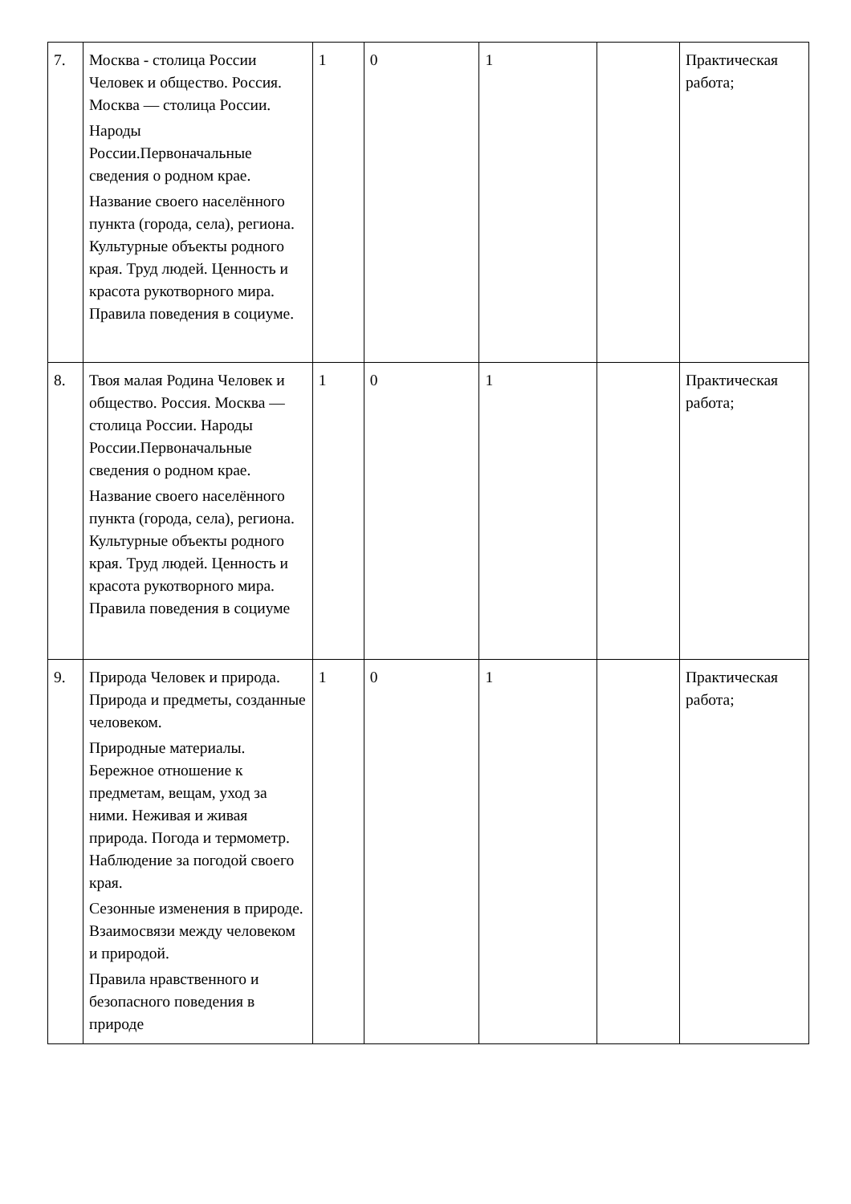| 7. | Москва - столица России Человек и общество. Россия. Москва — столица России. Народы России.Первоначальные сведения о родном крае. Название своего населённого пункта (города, села), региона. Культурные объекты родного края. Труд людей. Ценность и красота рукотворного мира. Правила поведения в социуме. | 1 | 0 | 1 | | Практическая работа; |
| 8. | Твоя малая Родина Человек и общество. Россия. Москва — столица России. Народы России.Первоначальные сведения о родном крае. Название своего населённого пункта (города, села), региона. Культурные объекты родного края. Труд людей. Ценность и красота рукотворного мира. Правила поведения в социуме | 1 | 0 | 1 | | Практическая работа; |
| 9. | Природа Человек и природа. Природа и предметы, созданные человеком. Природные материалы. Бережное отношение к предметам, вещам, уход за ними. Неживая и живая природа. Погода и термометр. Наблюдение за погодой своего края. Сезонные изменения в природе. Взаимосвязи между человеком и природой. Правила нравственного и безопасного поведения в природе | 1 | 0 | 1 | | Практическая работа; |